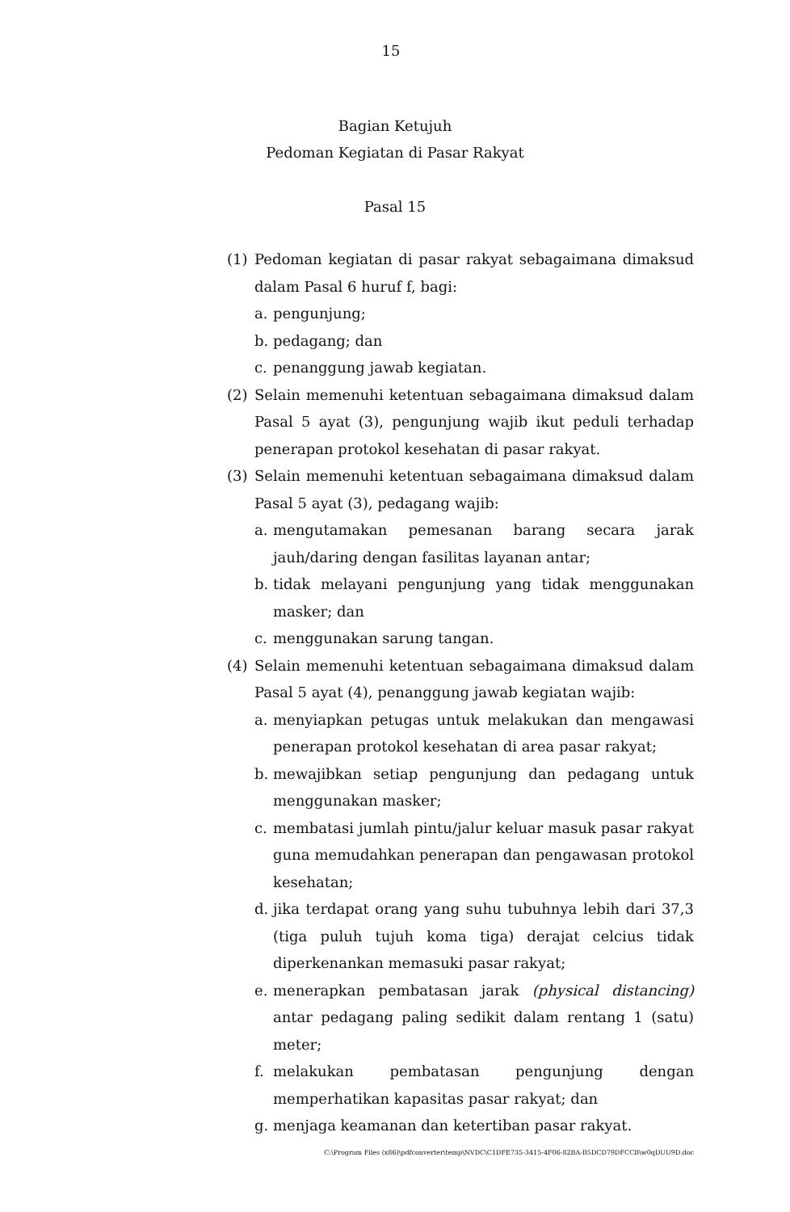15
Bagian Ketujuh
Pedoman Kegiatan di Pasar Rakyat
Pasal 15
(1) Pedoman kegiatan di pasar rakyat sebagaimana dimaksud dalam Pasal 6 huruf f, bagi:
a. pengunjung;
b. pedagang; dan
c. penanggung jawab kegiatan.
(2) Selain memenuhi ketentuan sebagaimana dimaksud dalam Pasal 5 ayat (3), pengunjung wajib ikut peduli terhadap penerapan protokol kesehatan di pasar rakyat.
(3) Selain memenuhi ketentuan sebagaimana dimaksud dalam Pasal 5 ayat (3), pedagang wajib:
a. mengutamakan pemesanan barang secara jarak jauh/daring dengan fasilitas layanan antar;
b. tidak melayani pengunjung yang tidak menggunakan masker; dan
c. menggunakan sarung tangan.
(4) Selain memenuhi ketentuan sebagaimana dimaksud dalam Pasal 5 ayat (4), penanggung jawab kegiatan wajib:
a. menyiapkan petugas untuk melakukan dan mengawasi penerapan protokol kesehatan di area pasar rakyat;
b. mewajibkan setiap pengunjung dan pedagang untuk menggunakan masker;
c. membatasi jumlah pintu/jalur keluar masuk pasar rakyat guna memudahkan penerapan dan pengawasan protokol kesehatan;
d. jika terdapat orang yang suhu tubuhnya lebih dari 37,3 (tiga puluh tujuh koma tiga) derajat celcius tidak diperkenankan memasuki pasar rakyat;
e. menerapkan pembatasan jarak (physical distancing) antar pedagang paling sedikit dalam rentang 1 (satu) meter;
f. melakukan pembatasan pengunjung dengan memperhatikan kapasitas pasar rakyat; dan
g. menjaga keamanan dan ketertiban pasar rakyat.
C:\Program Files (x86)\pdfconverter\temp\NVDC\C1DFE735-3415-4F06-82BA-B5DCD79DFCCB\w0qDUU9D.doc